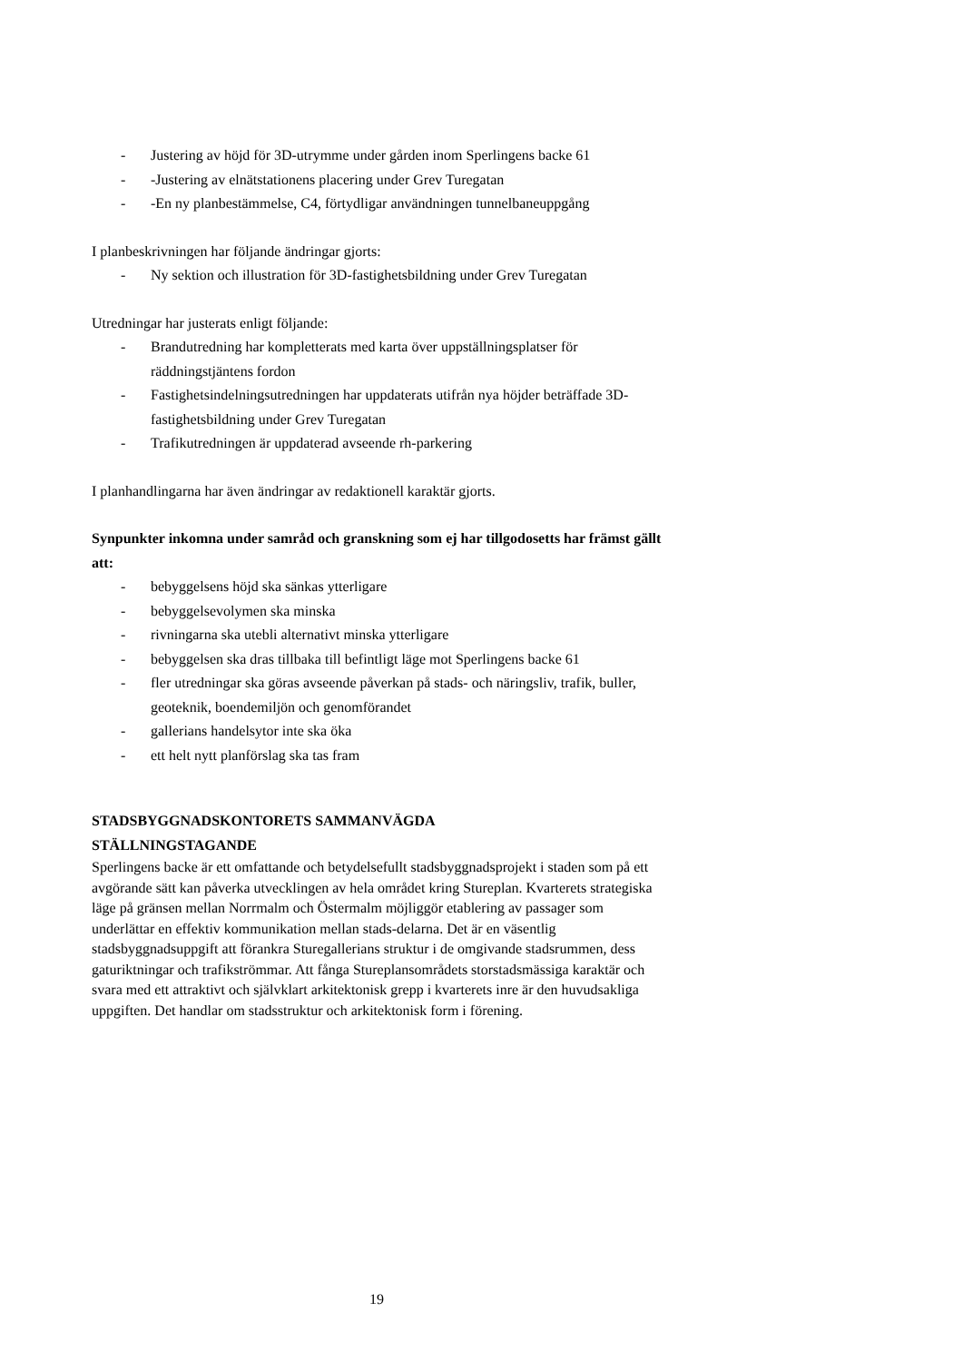- Justering av höjd för 3D-utrymme under gården inom Sperlingens backe 61
- -Justering av elnätstationens placering under Grev Turegatan
- -En ny planbestämmelse, C4, förtydligar användningen tunnelbaneuppgång
I planbeskrivningen har följande ändringar gjorts:
- Ny sektion och illustration för 3D-fastighetsbildning under Grev Turegatan
Utredningar har justerats enligt följande:
- Brandutredning har kompletterats med karta över uppställningsplatser för räddningstjäntens fordon
- Fastighetsindelningsutredningen har uppdaterats utifrån nya höjder beträffade 3D-fastighetsbildning under Grev Turegatan
- Trafikutredningen är uppdaterad avseende rh-parkering
I planhandlingarna har även ändringar av redaktionell karaktär gjorts.
Synpunkter inkomna under samråd och granskning som ej har tillgodosetts har främst gällt att:
- bebyggelsens höjd ska sänkas ytterligare
- bebyggelsevolymen ska minska
- rivningarna ska utebli alternativt minska ytterligare
- bebyggelsen ska dras tillbaka till befintligt läge mot Sperlingens backe 61
- fler utredningar ska göras avseende påverkan på stads- och näringsliv, trafik, buller, geoteknik, boendemiljön och genomförandet
- gallerians handelsytor inte ska öka
- ett helt nytt planförslag ska tas fram
STADSBYGGNADSKONTORETS SAMMANVÄGDA
STÄLLNINGSTAGANDE
Sperlingens backe är ett omfattande och betydelsefullt stadsbyggnadsprojekt i staden som på ett avgörande sätt kan påverka utvecklingen av hela området kring Stureplan. Kvarterets strategiska läge på gränsen mellan Norrmalm och Östermalm möjliggör etablering av passager som underlättar en effektiv kommunikation mellan stads-delarna. Det är en väsentlig stadsbyggnadsuppgift att förankra Sturegallerians struktur i de omgivande stadsrummen, dess gaturiktningar och trafikströmmar. Att fånga Stureplansområdets storstadsmässiga karaktär och svara med ett attraktivt och självklart arkitektonisk grepp i kvarterets inre är den huvudsakliga uppgiften. Det handlar om stadsstruktur och arkitektonisk form i förening.
19